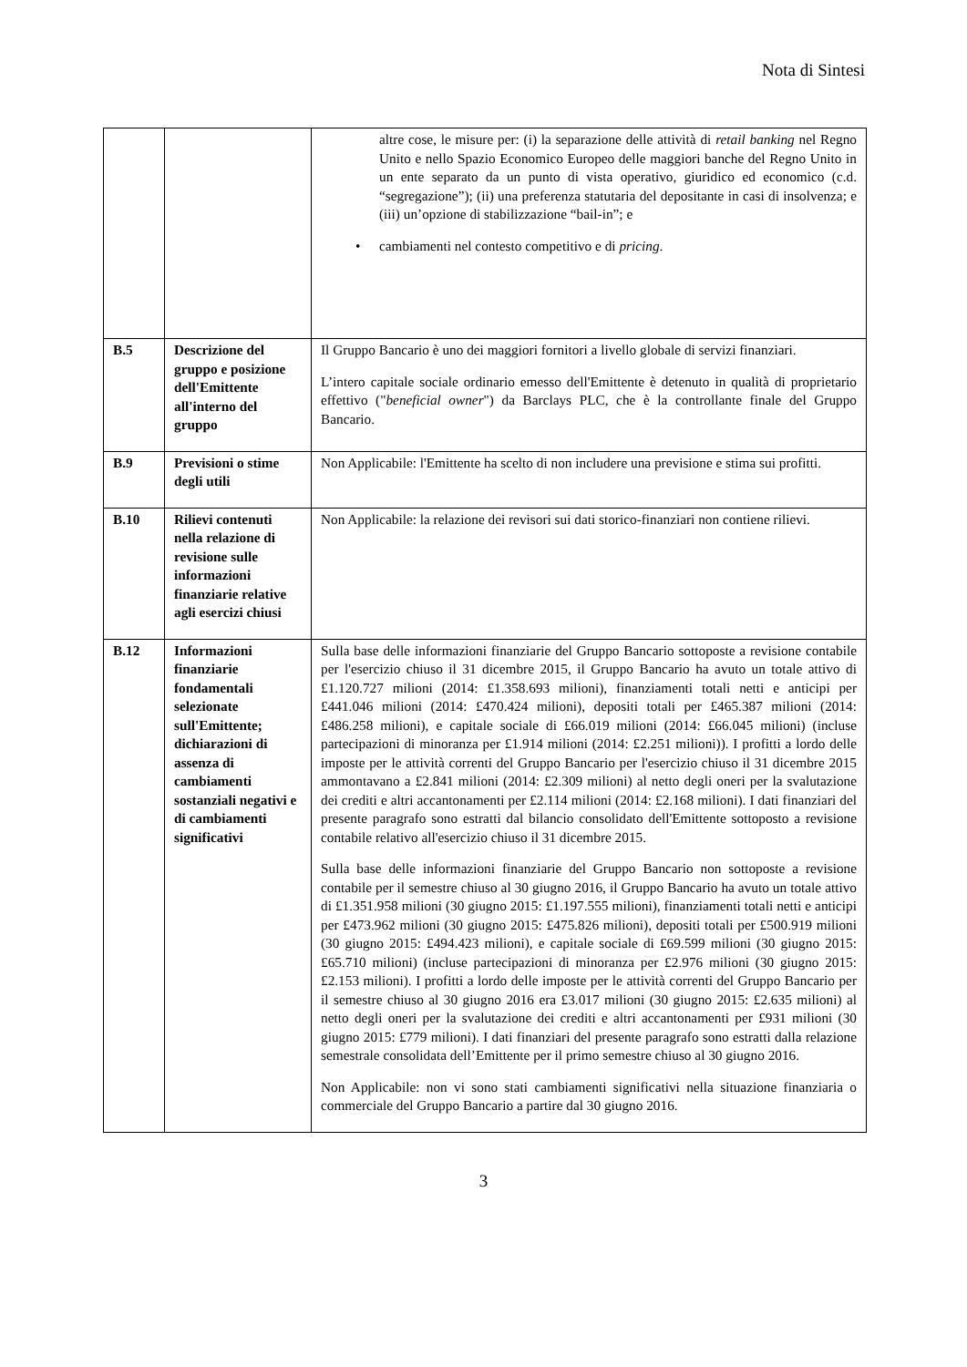Nota di Sintesi
| | | altre cose, le misure per: (i) la separazione delle attività di retail banking nel Regno Unito e nello Spazio Economico Europeo delle maggiori banche del Regno Unito in un ente separato da un punto di vista operativo, giuridico ed economico (c.d. “segregazione”); (ii) una preferenza statutaria del depositante in casi di insolvenza; e (iii) un’opzione di stabilizzazione “bail-in”; e • cambiamenti nel contesto competitivo e di pricing . |
| B.5 | Descrizione del gruppo e posizione dell'Emittente all'interno del gruppo | Il Gruppo Bancario è uno dei maggiori fornitori a livello globale di servizi finanziari. L’intero capitale sociale ordinario emesso dell'Emittente è detenuto in qualità di proprietario effettivo (" beneficial owner ") da Barclays PLC, che è la controllante finale del Gruppo Bancario. |
| B.9 | Previsioni o stime degli utili | Non Applicabile: l'Emittente ha scelto di non includere una previsione e stima sui profitti. |
| B.10 | Rilievi contenuti nella relazione di revisione sulle informazioni finanziarie relative agli esercizi chiusi | Non Applicabile: la relazione dei revisori sui dati storico-finanziari non contiene rilievi. |
| B.12 | Informazioni finanziarie fondamentali selezionate sull'Emittente; dichiarazioni di assenza di cambiamenti sostanziali negativi e di cambiamenti significativi | Sulla base delle informazioni finanziarie del Gruppo Bancario sottoposte a revisione contabile per l'esercizio chiuso il 31 dicembre 2015, il Gruppo Bancario ha avuto un totale attivo di £1.120.727 milioni (2014: £1.358.693 milioni), finanziamenti totali netti e anticipi per £441.046 milioni (2014: £470.424 milioni), depositi totali per £465.387 milioni (2014: £486.258 milioni), e capitale sociale di £66.019 milioni (2014: £66.045 milioni) (incluse partecipazioni di minoranza per £1.914 milioni (2014: £2.251 milioni)). I profitti a lordo delle imposte per le attività correnti del Gruppo Bancario per l'esercizio chiuso il 31 dicembre 2015 ammontavano a £2.841 milioni (2014: £2.309 milioni) al netto degli oneri per la svalutazione dei crediti e altri accantonamenti per £2.114 milioni (2014: £2.168 milioni). I dati finanziari del presente paragrafo sono estratti dal bilancio consolidato dell'Emittente sottoposto a revisione contabile relativo all'esercizio chiuso il 31 dicembre 2015. Sulla base delle informazioni finanziarie del Gruppo Bancario non sottoposte a revisione contabile per il semestre chiuso al 30 giugno 2016, il Gruppo Bancario ha avuto un totale attivo di £1.351.958 milioni (30 giugno 2015: £1.197.555 milioni), finanziamenti totali netti e anticipi per £473.962 milioni (30 giugno 2015: £475.826 milioni), depositi totali per £500.919 milioni (30 giugno 2015: £494.423 milioni), e capitale sociale di £69.599 milioni (30 giugno 2015: £65.710 milioni) (incluse partecipazioni di minoranza per £2.976 milioni (30 giugno 2015: £2.153 milioni). I profitti a lordo delle imposte per le attività correnti del Gruppo Bancario per il semestre chiuso al 30 giugno 2016 era £3.017 milioni (30 giugno 2015: £2.635 milioni) al netto degli oneri per la svalutazione dei crediti e altri accantonamenti per £931 milioni (30 giugno 2015: £779 milioni). I dati finanziari del presente paragrafo sono estratti dalla relazione semestrale consolidata dell’Emittente per il primo semestre chiuso al 30 giugno 2016. Non Applicabile: non vi sono stati cambiamenti significativi nella situazione finanziaria o commerciale del Gruppo Bancario a partire dal 30 giugno 2016. |
3